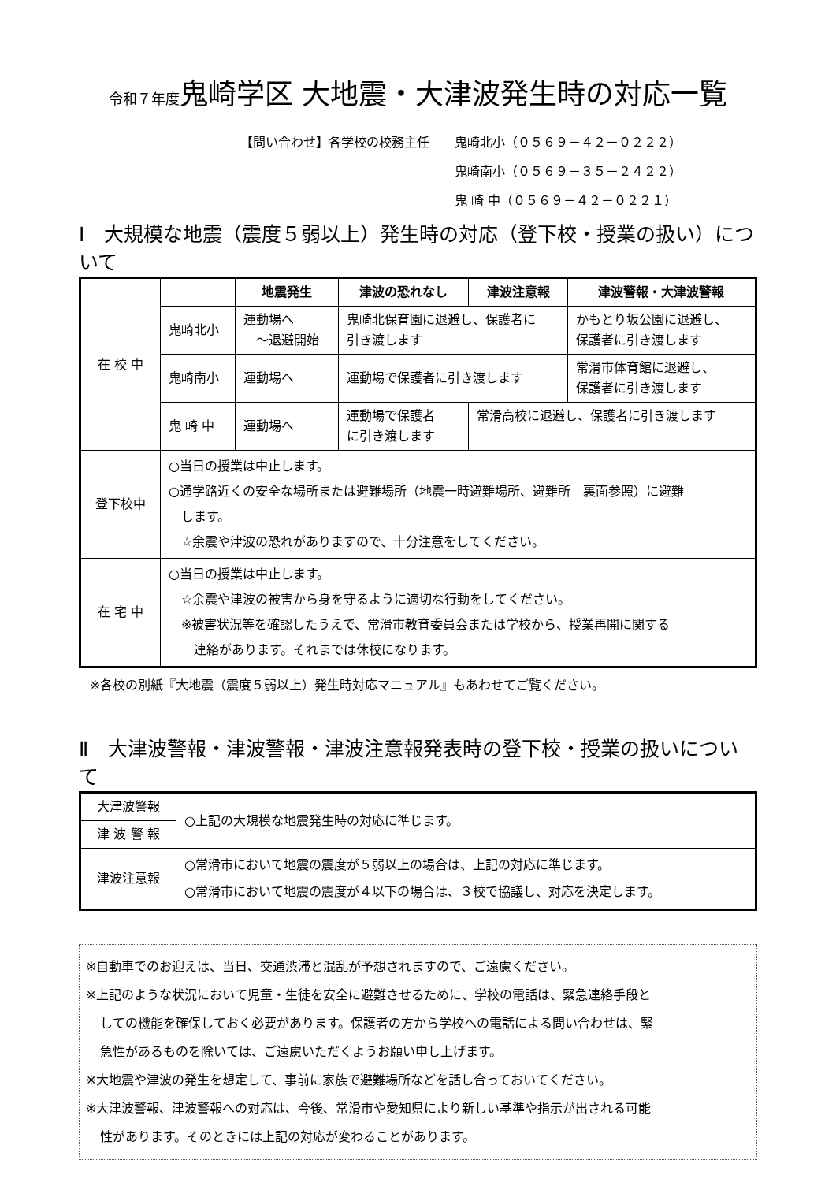令和７年度鬼崎学区 大地震・大津波発生時の対応一覧
【問い合わせ】各学校の校務主任　　鬼崎北小（０５６９－４２－０２２２）
　　　　　　　　　　　　　　　　　鬼崎南小（０５６９－３５－２４２２）
　　　　　　　　　　　　　　　　　鬼 崎 中（０５６９－４２－０２２１）
Ⅰ　大規模な地震（震度５弱以上）発生時の対応（登下校・授業の扱い）について
| 在 校 中 | | 地震発生 | 津波の恐れなし | 津波注意報 | 津波警報・大津波警報 |
| | 鬼崎北小 | 運動場へ ～退避開始 | 鬼崎北保育園に退避し、保護者に 引き渡します | | かもとり坂公園に退避し、 保護者に引き渡します |
| | 鬼崎南小 | 運動場へ | 運動場で保護者に引き渡します | | 常滑市体育館に退避し、 保護者に引き渡します |
| | 鬼 崎 中 | 運動場へ | 運動場で保護者 に引き渡します | 常滑高校に退避し、保護者に引き渡します | |
| 登下校中 | ○当日の授業は中止します。 ○通学路近くの安全な場所または避難場所（地震一時避難場所、避難所 裏面参照）に避難 します。 ☆余震や津波の恐れがありますので、十分注意をしてください。 | | | | |
| 在 宅 中 | ○当日の授業は中止します。 ☆余震や津波の被害から身を守るように適切な行動をしてください。 ※被害状況等を確認したうえで、常滑市教育委員会または学校から、授業再開に関する 連絡があります。それまでは休校になります。 | | | | |
※各校の別紙『大地震（震度５弱以上）発生時対応マニュアル』もあわせてご覧ください。
Ⅱ　大津波警報・津波警報・津波注意報発表時の登下校・授業の扱いについて
| 大津波警報 | ○上記の大規模な地震発生時の対応に準じます。 |
| 津 波 警 報 | |
| 津波注意報 | ○常滑市において地震の震度が５弱以上の場合は、上記の対応に準じます。 ○常滑市において地震の震度が４以下の場合は、３校で協議し、対応を決定します。 |
※自動車でのお迎えは、当日、交通渋滞と混乱が予想されますので、ご遠慮ください。
※上記のような状況において児童・生徒を安全に避難させるために、学校の電話は、緊急連絡手段と
しての機能を確保しておく必要があります。保護者の方から学校への電話による問い合わせは、緊
急性があるものを除いては、ご遠慮いただくようお願い申し上げます。
※大地震や津波の発生を想定して、事前に家族で避難場所などを話し合っておいてください。
※大津波警報、津波警報への対応は、今後、常滑市や愛知県により新しい基準や指示が出される可能
性があります。そのときには上記の対応が変わることがあります。